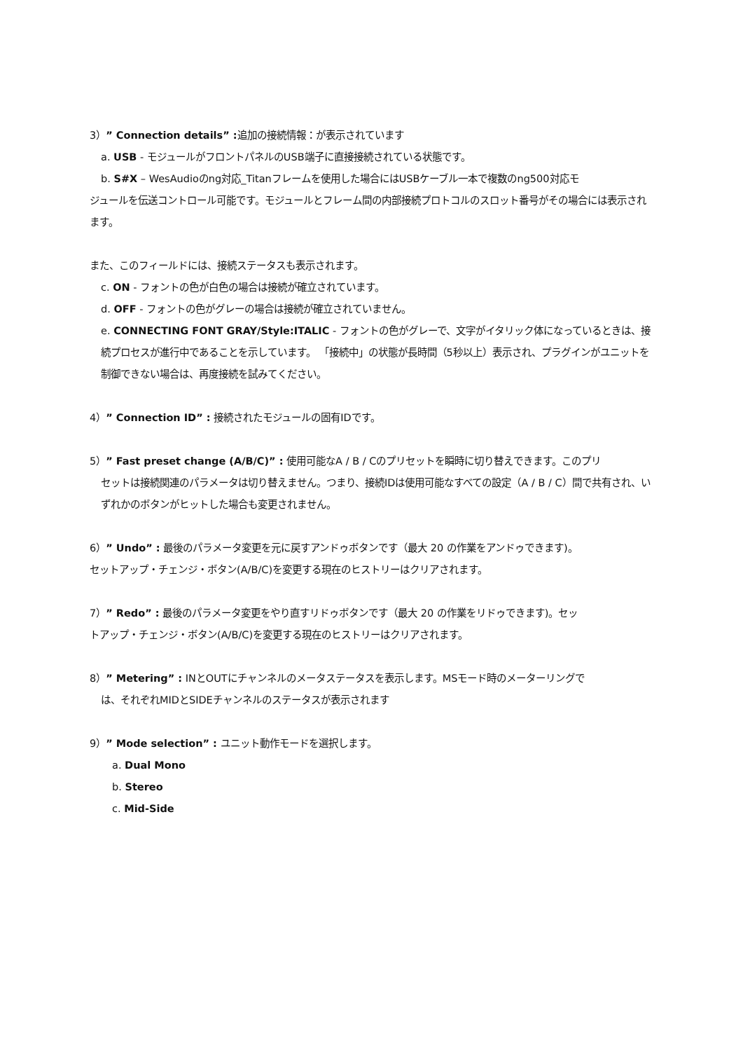3）” Connection details” : 追加の接続情報：が表示されています
a. USB - モジュールがフロントパネルのUSB端子に直接接続されている状態です。
b. S#X – WesAudioのng対応_Titanフレームを使用した場合にはUSBケーブル一本で複数のng500対応モ
ジュールを伝送コントロール可能です。モジュールとフレーム間の内部接続プロトコルのスロット番号がその場合には表示されます。
また、このフィールドには、接続ステータスも表示されます。
c. ON - フォントの色が白色の場合は接続が確立されています。
d. OFF - フォントの色がグレーの場合は接続が確立されていません。
e. CONNECTING FONT GRAY/Style:ITALIC - フォントの色がグレーで、文字がイタリック体になっているときは、接続プロセスが進行中であることを示しています。 「接続中」の状態が長時間（5秒以上）表示され、プラグインがユニットを制御できない場合は、再度接続を試みてください。
4）” Connection ID” : 接続されたモジュールの固有IDです。
5）” Fast preset change (A/B/C)” : 使用可能なA / B / Cのプリセットを瞬時に切り替えできます。このプリ
セットは接続関連のパラメータは切り替えません。つまり、接続IDは使用可能なすべての設定（A / B / C）間で共有され、いずれかのボタンがヒットした場合も変更されません。
6）” Undo” : 最後のパラメータ変更を元に戻すアンドゥボタンです（最大 20 の作業をアンドゥできます)。セットアップ・チェンジ・ボタン(A/B/C)を変更する現在のヒストリーはクリアされます。
7）” Redo” : 最後のパラメータ変更をやり直すリドゥボタンです（最大 20 の作業をリドゥできます)。セットアップ・チェンジ・ボタン(A/B/C)を変更する現在のヒストリーはクリアされます。
8）” Metering” : INとOUTにチャンネルのメータステータスを表示します。MSモード時のメーターリングで
は、それぞれMIDとSIDEチャンネルのステータスが表示されます
9）” Mode selection” : ユニット動作モードを選択します。
a. Dual Mono
b. Stereo
c. Mid-Side